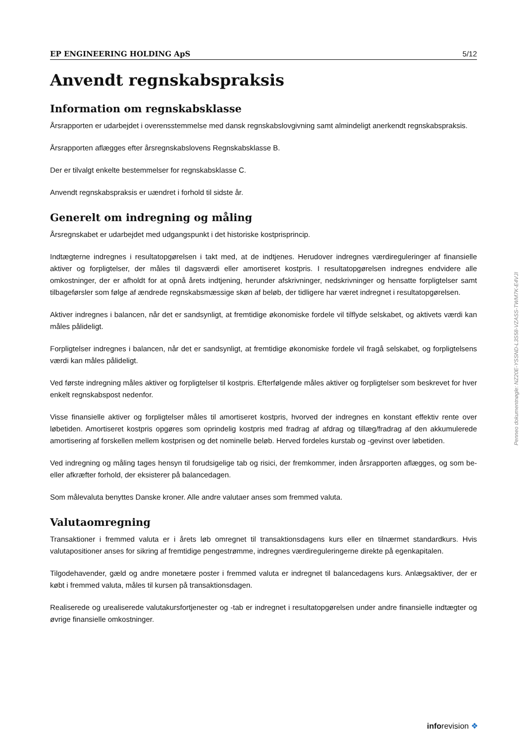EP ENGINEERING HOLDING ApS 5/12
Anvendt regnskabspraksis
Information om regnskabsklasse
Årsrapporten er udarbejdet i overensstemmelse med dansk regnskabslovgivning samt almindeligt anerkendt regnskabspraksis.
Årsrapporten aflægges efter årsregnskabslovens Regnskabsklasse B.
Der er tilvalgt enkelte bestemmelser for regnskabsklasse C.
Anvendt regnskabspraksis er uændret i forhold til sidste år.
Generelt om indregning og måling
Årsregnskabet er udarbejdet med udgangspunkt i det historiske kostprisprincip.
Indtægterne indregnes i resultatopgørelsen i takt med, at de indtjenes. Herudover indregnes værdireguleringer af finansielle aktiver og forpligtelser, der måles til dagsværdi eller amortiseret kostpris. I resultatopgørelsen indregnes endvidere alle omkostninger, der er afholdt for at opnå årets indtjening, herunder afskrivninger, nedskrivninger og hensatte forpligtelser samt tilbageførsler som følge af ændrede regnskabsmæssige skøn af beløb, der tidligere har været indregnet i resultatopgørelsen.
Aktiver indregnes i balancen, når det er sandsynligt, at fremtidige økonomiske fordele vil tilflyde selskabet, og aktivets værdi kan måles pålideligt.
Forpligtelser indregnes i balancen, når det er sandsynligt, at fremtidige økonomiske fordele vil fragå selskabet, og forpligtelsens værdi kan måles pålideligt.
Ved første indregning måles aktiver og forpligtelser til kostpris. Efterfølgende måles aktiver og forpligtelser som beskrevet for hver enkelt regnskabspost nedenfor.
Visse finansielle aktiver og forpligtelser måles til amortiseret kostpris, hvorved der indregnes en konstant effektiv rente over løbetiden. Amortiseret kostpris opgøres som oprindelig kostpris med fradrag af afdrag og tillæg/fradrag af den akkumulerede amortisering af forskellen mellem kostprisen og det nominelle beløb. Herved fordeles kurstab og -gevinst over løbetiden.
Ved indregning og måling tages hensyn til forudsigelige tab og risici, der fremkommer, inden årsrapporten aflægges, og som be- eller afkræfter forhold, der eksisterer på balancedagen.
Som målevaluta benyttes Danske kroner. Alle andre valutaer anses som fremmed valuta.
Valutaomregning
Transaktioner i fremmed valuta er i årets løb omregnet til transaktionsdagens kurs eller en tilnærmet standardkurs. Hvis valutapositioner anses for sikring af fremtidige pengestrømme, indregnes værdireguleringerne direkte på egenkapitalen.
Tilgodehavender, gæld og andre monetære poster i fremmed valuta er indregnet til balancedagens kurs. Anlægsaktiver, der er købt i fremmed valuta, måles til kursen på transaktionsdagen.
Realiserede og urealiserede valutakursfortjenester og -tab er indregnet i resultatopgørelsen under andre finansielle indtægter og øvrige finansielle omkostninger.
Penneo dokumentnøgle: NZ20E-YSSND-L3S58-VZASS-TWM7K-E4VJI
inforevision ❖